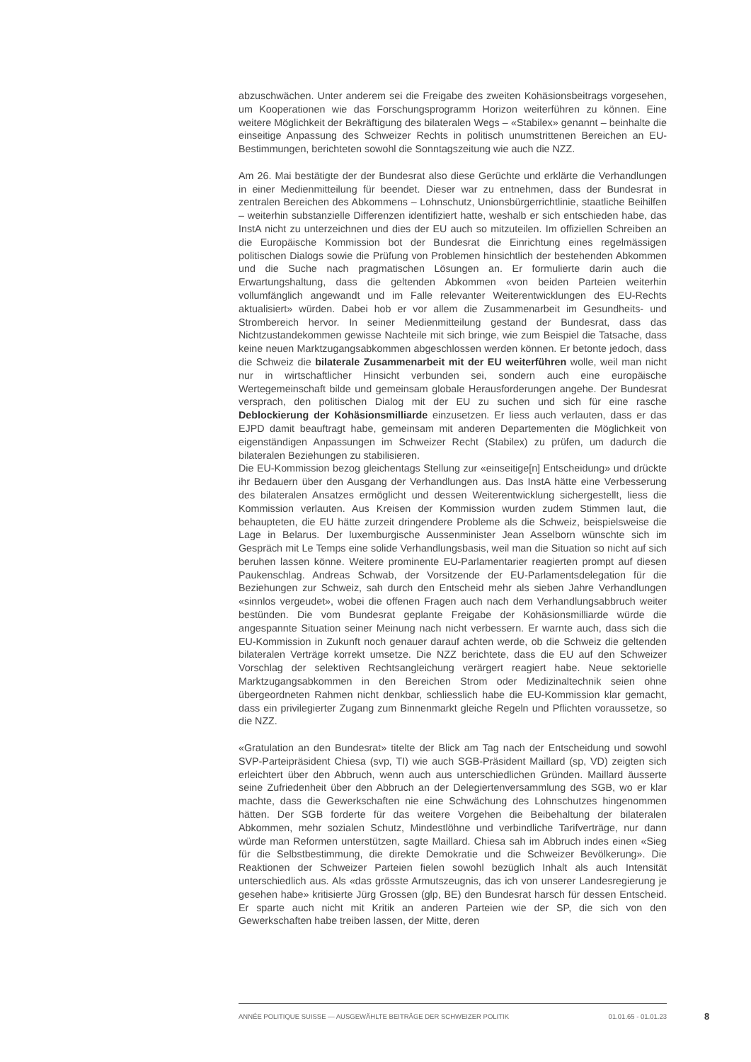abzuschwächen. Unter anderem sei die Freigabe des zweiten Kohäsionsbeitrags vorgesehen, um Kooperationen wie das Forschungsprogramm Horizon weiterführen zu können. Eine weitere Möglichkeit der Bekräftigung des bilateralen Wegs – «Stabilex» genannt – beinhalte die einseitige Anpassung des Schweizer Rechts in politisch unumstrittenen Bereichen an EU-Bestimmungen, berichteten sowohl die Sonntagszeitung wie auch die NZZ.
Am 26. Mai bestätigte der der Bundesrat also diese Gerüchte und erklärte die Verhandlungen in einer Medienmitteilung für beendet. Dieser war zu entnehmen, dass der Bundesrat in zentralen Bereichen des Abkommens – Lohnschutz, Unionsbürgerrichtlinie, staatliche Beihilfen – weiterhin substanzielle Differenzen identifiziert hatte, weshalb er sich entschieden habe, das InstA nicht zu unterzeichnen und dies der EU auch so mitzuteilen. Im offiziellen Schreiben an die Europäische Kommission bot der Bundesrat die Einrichtung eines regelmässigen politischen Dialogs sowie die Prüfung von Problemen hinsichtlich der bestehenden Abkommen und die Suche nach pragmatischen Lösungen an. Er formulierte darin auch die Erwartungshaltung, dass die geltenden Abkommen «von beiden Parteien weiterhin vollumfänglich angewandt und im Falle relevanter Weiterentwicklungen des EU-Rechts aktualisiert» würden. Dabei hob er vor allem die Zusammenarbeit im Gesundheits- und Strombereich hervor. In seiner Medienmitteilung gestand der Bundesrat, dass das Nichtzustandekommen gewisse Nachteile mit sich bringe, wie zum Beispiel die Tatsache, dass keine neuen Marktzugangsabkommen abgeschlossen werden können. Er betonte jedoch, dass die Schweiz die bilaterale Zusammenarbeit mit der EU weiterführen wolle, weil man nicht nur in wirtschaftlicher Hinsicht verbunden sei, sondern auch eine europäische Wertegemeinschaft bilde und gemeinsam globale Herausforderungen angehe. Der Bundesrat versprach, den politischen Dialog mit der EU zu suchen und sich für eine rasche Deblockierung der Kohäsionsmilliarde einzusetzen. Er liess auch verlauten, dass er das EJPD damit beauftragt habe, gemeinsam mit anderen Departementen die Möglichkeit von eigenständigen Anpassungen im Schweizer Recht (Stabilex) zu prüfen, um dadurch die bilateralen Beziehungen zu stabilisieren.
Die EU-Kommission bezog gleichentags Stellung zur «einseitige[n] Entscheidung» und drückte ihr Bedauern über den Ausgang der Verhandlungen aus. Das InstA hätte eine Verbesserung des bilateralen Ansatzes ermöglicht und dessen Weiterentwicklung sichergestellt, liess die Kommission verlauten. Aus Kreisen der Kommission wurden zudem Stimmen laut, die behaupteten, die EU hätte zurzeit dringendere Probleme als die Schweiz, beispielsweise die Lage in Belarus. Der luxemburgische Aussenminister Jean Asselborn wünschte sich im Gespräch mit Le Temps eine solide Verhandlungsbasis, weil man die Situation so nicht auf sich beruhen lassen könne. Weitere prominente EU-Parlamentarier reagierten prompt auf diesen Paukenschlag. Andreas Schwab, der Vorsitzende der EU-Parlamentsdelegation für die Beziehungen zur Schweiz, sah durch den Entscheid mehr als sieben Jahre Verhandlungen «sinnlos vergeudet», wobei die offenen Fragen auch nach dem Verhandlungsabbruch weiter bestünden. Die vom Bundesrat geplante Freigabe der Kohäsionsmilliarde würde die angespannte Situation seiner Meinung nach nicht verbessern. Er warnte auch, dass sich die EU-Kommission in Zukunft noch genauer darauf achten werde, ob die Schweiz die geltenden bilateralen Verträge korrekt umsetze. Die NZZ berichtete, dass die EU auf den Schweizer Vorschlag der selektiven Rechtsangleichung verärgert reagiert habe. Neue sektorielle Marktzugangsabkommen in den Bereichen Strom oder Medizinaltechnik seien ohne übergeordneten Rahmen nicht denkbar, schliesslich habe die EU-Kommission klar gemacht, dass ein privilegierter Zugang zum Binnenmarkt gleiche Regeln und Pflichten voraussetze, so die NZZ.
«Gratulation an den Bundesrat» titelte der Blick am Tag nach der Entscheidung und sowohl SVP-Parteipräsident Chiesa (svp, TI) wie auch SGB-Präsident Maillard (sp, VD) zeigten sich erleichtert über den Abbruch, wenn auch aus unterschiedlichen Gründen. Maillard äusserte seine Zufriedenheit über den Abbruch an der Delegiertenversammlung des SGB, wo er klar machte, dass die Gewerkschaften nie eine Schwächung des Lohnschutzes hingenommen hätten. Der SGB forderte für das weitere Vorgehen die Beibehaltung der bilateralen Abkommen, mehr sozialen Schutz, Mindestlöhne und verbindliche Tarifverträge, nur dann würde man Reformen unterstützen, sagte Maillard. Chiesa sah im Abbruch indes einen «Sieg für die Selbstbestimmung, die direkte Demokratie und die Schweizer Bevölkerung». Die Reaktionen der Schweizer Parteien fielen sowohl bezüglich Inhalt als auch Intensität unterschiedlich aus. Als «das grösste Armutszeugnis, das ich von unserer Landesregierung je gesehen habe» kritisierte Jürg Grossen (glp, BE) den Bundesrat harsch für dessen Entscheid. Er sparte auch nicht mit Kritik an anderen Parteien wie der SP, die sich von den Gewerkschaften habe treiben lassen, der Mitte, deren
ANNÉE POLITIQUE SUISSE — AUSGEWÄHLTE BEITRÄGE DER SCHWEIZER POLITIK 01.01.65 - 01.01.23
8